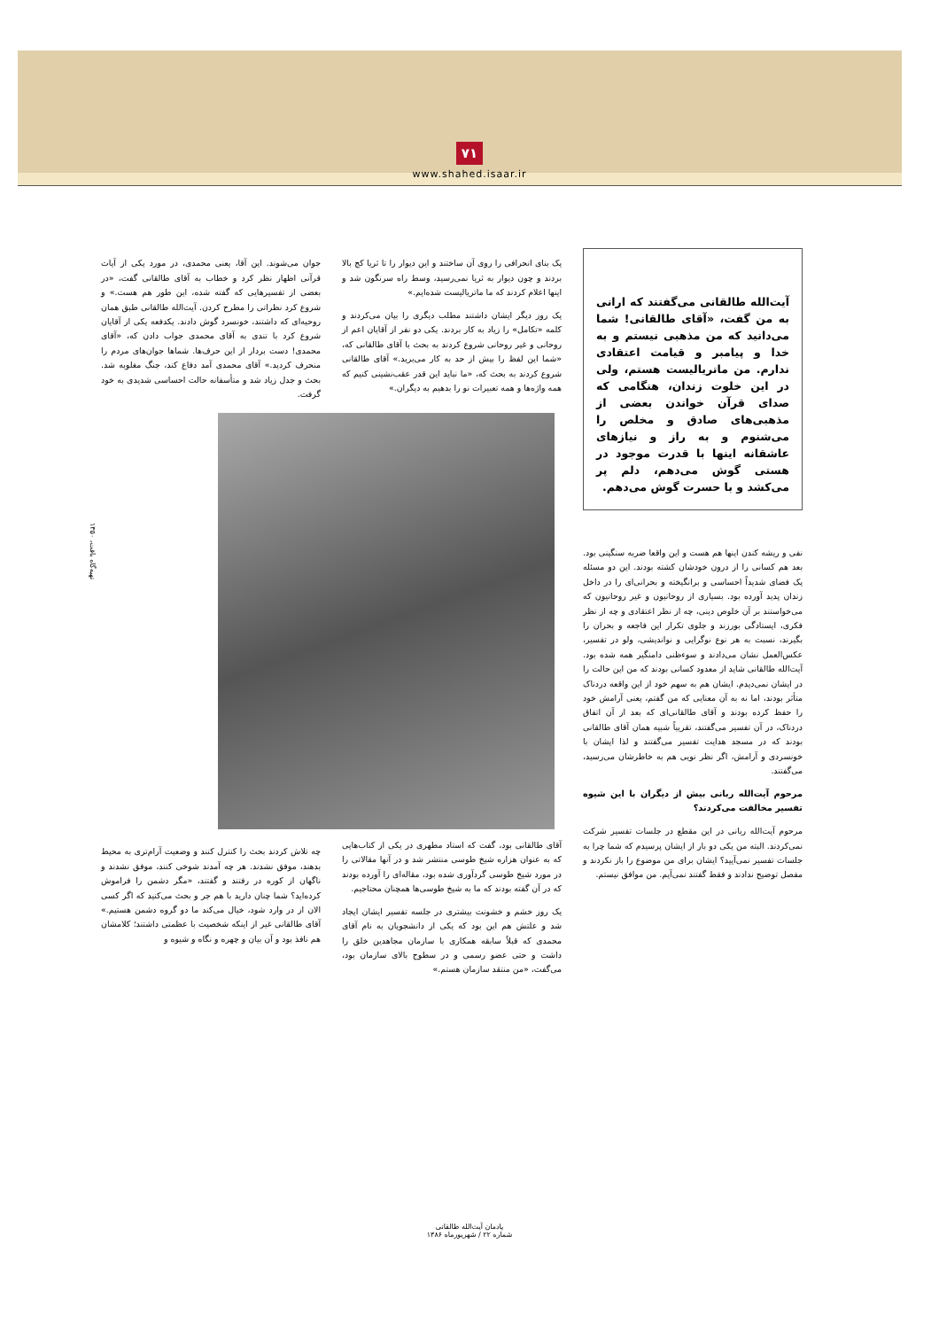۷۱
www.shahed.isaar.ir
تهیه‌گاه باقت، ۱۳۵۰
آیت‌الله طالقانی می‌گفتند که ارانی به من گفت، «آقای طالقانی! شما می‌دانید که من مذهبی نیستم و به خدا و پیامبر و قیامت اعتقادی ندارم. من ماتریالیست هستم، ولی در این خلوت زندان، هنگامی که صدای قرآن خواندن بعضی از مذهبی‌های صادق و مخلص را می‌شنوم و به راز و نیازهای عاشقانه اینها با قدرت موجود در هستی گوش می‌دهم، دلم پر می‌کشد و با حسرت گوش می‌دهم.
نفی و ریشه کندن اینها هم هست و این واقعا ضربه سنگینی بود. بعد هم کسانی را از درون خودشان کشته بودند. این دو مسئله یک فضای شدیداً احساسی و برانگیخته و بحرانی‌ای را در داخل زندان پدید آورده بود. بسیاری از روحانیون و غیر روحانیون که می‌خواستند بر آن خلوص دینی، چه از نظر اعتقادی و چه از نظر فکری، ایستادگی بورزند و جلوی تکرار این فاجعه و بحران را بگیرند، نسبت به هر نوع نوگرایی و نواندیشی، ولو در تفسیر، عکس‌العمل نشان می‌دادند و سوءظنی دامنگیر همه شده بود. آیت‌الله طالقانی شاید از معدود کسانی بودند که من این حالت را در ایشان نمی‌دیدم. ایشان هم به سهم خود از این واقعه دردناک متأثر بودند، اما نه به آن معنایی که من گفتم، یعنی آرامش خود را حفظ کرده بودند و آقای طالقانی‌ای که بعد از آن اتفاق دردناک، در آن تفسیر می‌گفتند، تقریباً شبیه همان آقای طالقانی بودند که در مسجد هدایت تفسیر می‌گفتند و لذا ایشان با خونسردی و آرامش، اگر نظر نویی هم به خاطرشان می‌رسید، می‌گفتند.
مرحوم آیت‌الله ربانی بیش از دیگران با این شیوه تفسیر مخالفت می‌کردند؟
مرحوم آیت‌الله ربانی در این مقطع در جلسات تفسیر شرکت نمی‌کردند. البته من یکی دو بار از ایشان پرسیدم که شما چرا به جلسات تفسیر نمی‌آیید؟ ایشان برای من موضوع را باز نکردند و مفصل توضیح ندادند و فقط گفتند نمی‌آیم. من موافق نیستم.
یک بنای انحرافی را روی آن ساختند و این دیوار را تا ثریا کج بالا بردند و چون دیوار به ثریا نمی‌رسید، وسط راه سرنگون شد و اینها اعلام کردند که ما ماتریالیست شده‌ایم.»
یک روز دیگر ایشان داشتند مطلب دیگری را بیان می‌کردند و کلمه «تکامل» را زیاد به کار بردند. یکی دو نفر از آقایان اعم از روحانی و غیر روحانی شروع کردند به بحث با آقای طالقانی که، «شما این لفظ را بیش از حد به کار می‌برید.» آقای طالقانی شروع کردند به بحث که، «ما نباید این قدر عقب‌نشینی کنیم که همه واژه‌ها و همه تعبیرات نو را بدهیم به دیگران.»
آقای طالقانی بود، گفت که استاد مطهری در یکی از کتاب‌هایی که به عنوان هزاره شیخ طوسی منتشر شد و در آنها مقالاتی را در مورد شیخ طوسی گردآوری شده بود، مقاله‌ای را آورده بودند که در آن گفته بودند که ما به شیخ طوسی‌ها همچنان محتاجیم.
یک روز خشم و خشونت بیشتری در جلسه تفسیر ایشان ایجاد شد و علتش هم این بود که یکی از دانشجویان به نام آقای محمدی که قبلاً سابقه همکاری با سازمان مجاهدین خلق را داشت و حتی عضو رسمی و در سطوح بالای سازمان بود، می‌گفت، «من منتقد سازمان هستم.»
جوان می‌شوند. این آقا، یعنی محمدی، در مورد یکی از آیات قرآنی اظهار نظر کرد و خطاب به آقای طالقانی گفت، «در بعضی از تفسیرهایی که گفته شده، این طور هم هست.» و شروع کرد نظراتی را مطرح کردن. آیت‌الله طالقانی طبق همان روحیه‌ای که داشتند، خونسرد گوش دادند. یکدفعه یکی از آقایان شروع کرد با تندی به آقای محمدی جواب دادن که، «آقای محمدی! دست بردار از این حرف‌ها. شماها جوان‌های مردم را منحرف کردید.» آقای محمدی آمد دفاع کند، جنگ مغلوبه شد. بحث و جدل زیاد شد و متأسفانه حالت احساسی شدیدی به خود گرفت.
چه تلاش کردند بحث را کنترل کنند و وضعیت آرام‌تری به محیط بدهند، موفق نشدند. هر چه آمدند شوخی کنند، موفق نشدند و ناگهان از کوره در رفتند و گفتند، «مگر دشمن را فراموش کرده‌اید؟ شما چنان دارید با هم جر و بحث می‌کنید که اگر کسی الان از در وارد شود، خیال می‌کند ما دو گروه دشمن هستیم.» آقای طالقانی غیر از اینکه شخصیت با عظمتی داشتند؛ کلامشان هم نافذ بود و آن بیان و چهره و نگاه و شیوه و
یادمان آیت‌الله طالقانی
شماره ۲۲ / شهریورماه ۱۳۸۶